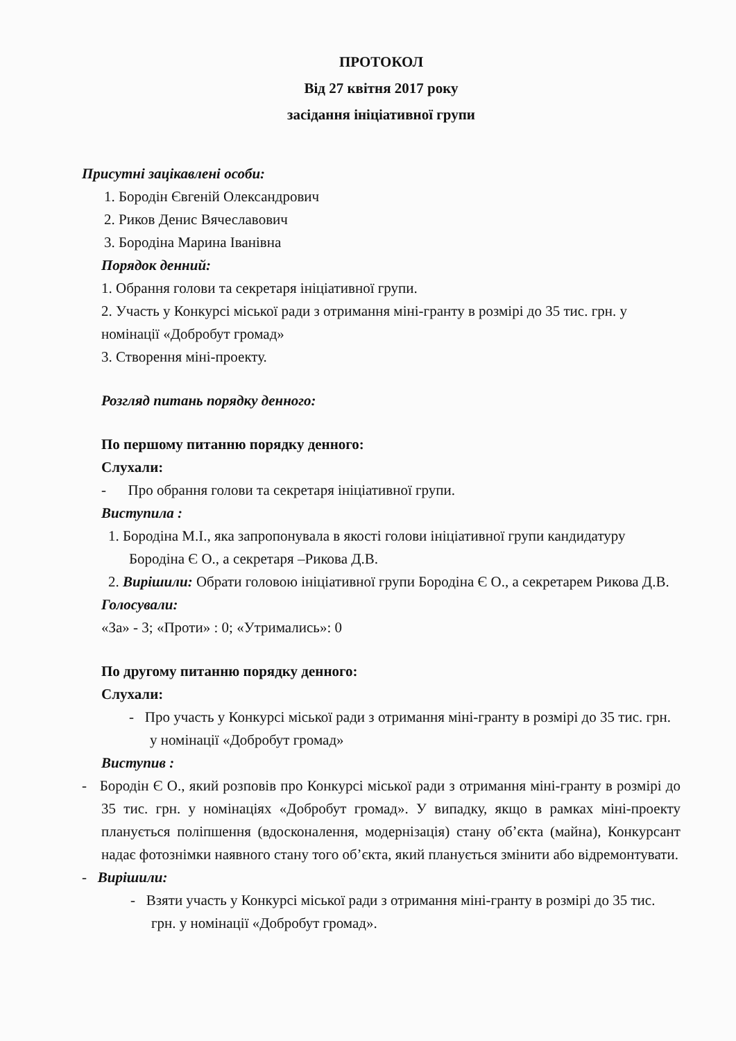ПРОТОКОЛ
Від 27 квітня 2017 року
засідання ініціативної групи
Присутні зацікавлені особи:
1. Бородін Євгеній Олександрович
2. Риков Денис Вячеславович
3. Бородіна Марина Іванівна
Порядок денний:
1. Обрання голови та секретаря ініціативної групи.
2. Участь у Конкурсі міської ради з отримання міні-гранту в розмірі до 35 тис. грн. у номінації «Добробут громад»
3. Створення міні-проекту.
Розгляд питань порядку денного:
По першому питанню порядку денного:
Слухали:
- Про обрання голови та секретаря ініціативної групи.
Виступила :
1. Бородіна М.І., яка запропонувала в якості голови ініціативної групи кандидатуру Бородіна Є О., а секретаря –Рикова Д.В.
2. Вирішили: Обрати головою ініціативної групи Бородіна Є О., а секретарем Рикова Д.В.
Голосували:
«За» - 3; «Проти» : 0; «Утримались»: 0
По другому питанню порядку денного:
Слухали:
- Про участь у Конкурсі міської ради з отримання міні-гранту в розмірі до 35 тис. грн. у номінації «Добробут громад»
Виступив :
- Бородін Є О., який розповів про Конкурсі міської ради з отримання міні-гранту в розмірі до 35 тис. грн. у номінаціях «Добробут громад». У випадку, якщо в рамках міні-проекту планується поліпшення (вдосконалення, модернізація) стану об’єкта (майна), Конкурсант надає фотознімки наявного стану того об’єкта, який планується змінити або відремонтувати.
- Вирішили:
- Взяти участь у Конкурсі міської ради з отримання міні-гранту в розмірі до 35 тис. грн. у номінації «Добробут громад».